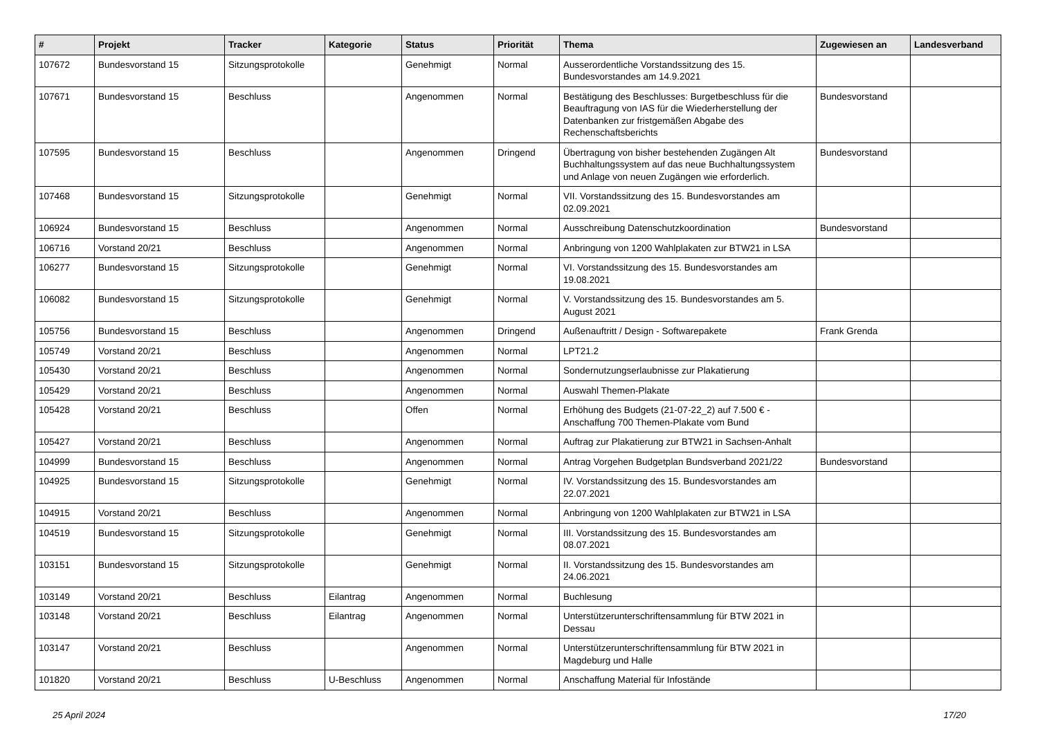| # | Projekt | Tracker | Kategorie | Status | Priorität | Thema | Zugewiesen an | Landesverband |
| --- | --- | --- | --- | --- | --- | --- | --- | --- |
| 107672 | Bundesvorstand 15 | Sitzungsprotokolle | | Genehmigt | Normal | Ausserordentliche Vorstandssitzung des 15. Bundesvorstandes am 14.9.2021 | | |
| 107671 | Bundesvorstand 15 | Beschluss | | Angenommen | Normal | Bestätigung des Beschlusses: Burgetbeschluss für die Beauftragung von IAS für die Wiederherstellung der Datenbanken zur fristgemäßen Abgabe des Rechenschaftsberichts | Bundesvorstand | |
| 107595 | Bundesvorstand 15 | Beschluss | | Angenommen | Dringend | Übertragung von bisher bestehenden Zugängen Alt Buchhaltungssystem auf das neue Buchhaltungssystem und Anlage von neuen Zugängen wie erforderlich. | Bundesvorstand | |
| 107468 | Bundesvorstand 15 | Sitzungsprotokolle | | Genehmigt | Normal | VII. Vorstandssitzung des 15. Bundesvorstandes am 02.09.2021 | | |
| 106924 | Bundesvorstand 15 | Beschluss | | Angenommen | Normal | Ausschreibung Datenschutzkoordination | Bundesvorstand | |
| 106716 | Vorstand 20/21 | Beschluss | | Angenommen | Normal | Anbringung von 1200 Wahlplakaten zur BTW21 in LSA | | |
| 106277 | Bundesvorstand 15 | Sitzungsprotokolle | | Genehmigt | Normal | VI. Vorstandssitzung des 15. Bundesvorstandes am 19.08.2021 | | |
| 106082 | Bundesvorstand 15 | Sitzungsprotokolle | | Genehmigt | Normal | V. Vorstandssitzung des 15. Bundesvorstandes am 5. August 2021 | | |
| 105756 | Bundesvorstand 15 | Beschluss | | Angenommen | Dringend | Außenauftritt / Design - Softwarepakete | Frank Grenda | |
| 105749 | Vorstand 20/21 | Beschluss | | Angenommen | Normal | LPT21.2 | | |
| 105430 | Vorstand 20/21 | Beschluss | | Angenommen | Normal | Sondernutzungserlaubnisse zur Plakatierung | | |
| 105429 | Vorstand 20/21 | Beschluss | | Angenommen | Normal | Auswahl Themen-Plakate | | |
| 105428 | Vorstand 20/21 | Beschluss | | Offen | Normal | Erhöhung des Budgets (21-07-22_2) auf 7.500 € - Anschaffung 700 Themen-Plakate vom Bund | | |
| 105427 | Vorstand 20/21 | Beschluss | | Angenommen | Normal | Auftrag zur Plakatierung zur BTW21 in Sachsen-Anhalt | | |
| 104999 | Bundesvorstand 15 | Beschluss | | Angenommen | Normal | Antrag Vorgehen Budgetplan Bundsverband 2021/22 | Bundesvorstand | |
| 104925 | Bundesvorstand 15 | Sitzungsprotokolle | | Genehmigt | Normal | IV. Vorstandssitzung des 15. Bundesvorstandes am 22.07.2021 | | |
| 104915 | Vorstand 20/21 | Beschluss | | Angenommen | Normal | Anbringung von 1200 Wahlplakaten zur BTW21 in LSA | | |
| 104519 | Bundesvorstand 15 | Sitzungsprotokolle | | Genehmigt | Normal | III. Vorstandssitzung des 15. Bundesvorstandes am 08.07.2021 | | |
| 103151 | Bundesvorstand 15 | Sitzungsprotokolle | | Genehmigt | Normal | II. Vorstandssitzung des 15. Bundesvorstandes am 24.06.2021 | | |
| 103149 | Vorstand 20/21 | Beschluss | Eilantrag | Angenommen | Normal | Buchlesung | | |
| 103148 | Vorstand 20/21 | Beschluss | Eilantrag | Angenommen | Normal | Unterstützerunterschriftensammlung für BTW 2021 in Dessau | | |
| 103147 | Vorstand 20/21 | Beschluss | | Angenommen | Normal | Unterstützerunterschriftensammlung für BTW 2021 in Magdeburg und Halle | | |
| 101820 | Vorstand 20/21 | Beschluss | U-Beschluss | Angenommen | Normal | Anschaffung Material für Infostände | | |
25 April 2024 17/20